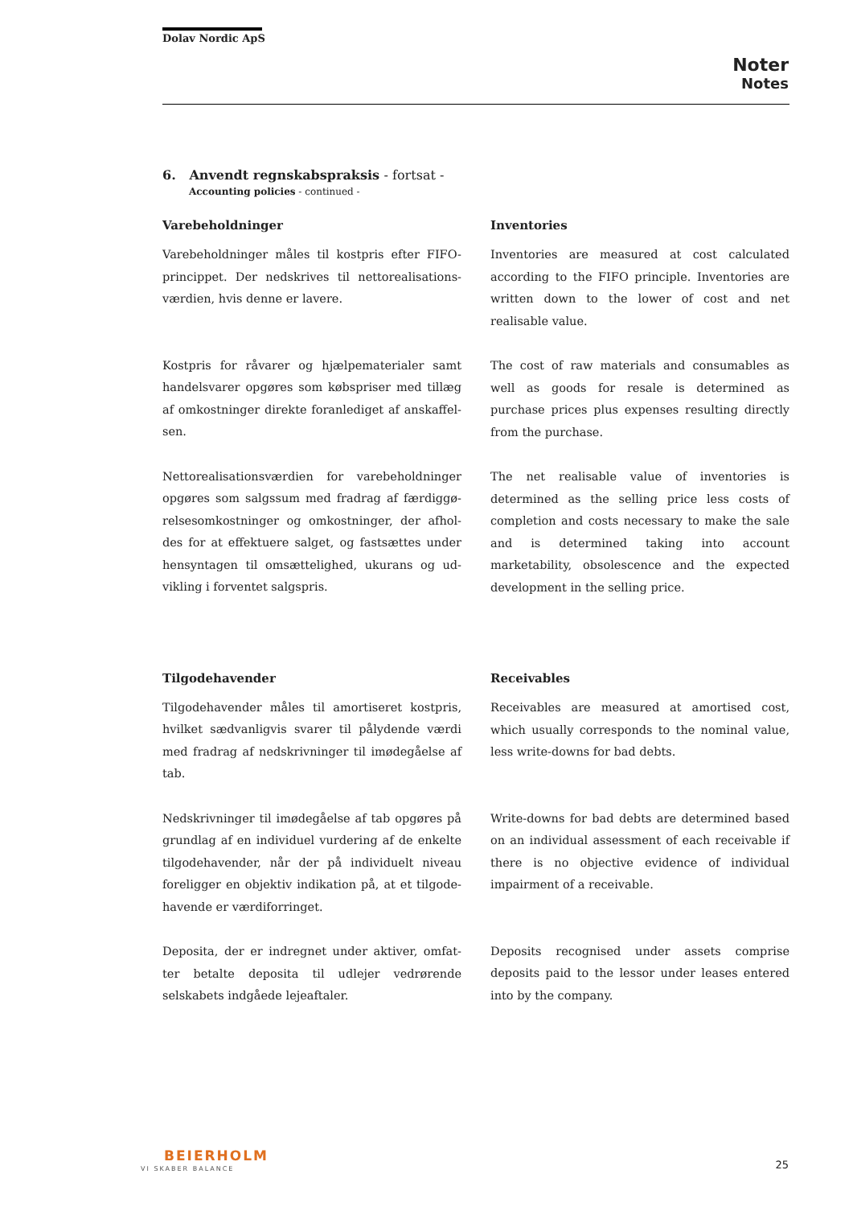Dolav Nordic ApS
Noter
Notes
6. Anvendt regnskabspraksis - fortsat -
Accounting policies - continued -
Varebeholdninger
Varebeholdninger måles til kostpris efter FIFO-princippet. Der nedskrives til nettorealisations-værdien, hvis denne er lavere.
Kostpris for råvarer og hjælpematerialer samt handelsvarer opgøres som købspriser med tillæg af omkostninger direkte foranlediget af anskaffel-sen.
Nettorealisationsværdien for varebeholdninger opgøres som salgssum med fradrag af færdiggø-relsesomkostninger og omkostninger, der afhol-des for at effektuere salget, og fastsættes under hensyntagen til omsættelighed, ukurans og ud-vikling i forventet salgspris.
Tilgodehavender
Tilgodehavender måles til amortiseret kostpris, hvilket sædvanligvis svarer til pålydende værdi med fradrag af nedskrivninger til imødegåelse af tab.
Nedskrivninger til imødegåelse af tab opgøres på grundlag af en individuel vurdering af de enkelte tilgodehavender, når der på individuelt niveau foreligger en objektiv indikation på, at et tilgode-havende er værdiforringet.
Deposita, der er indregnet under aktiver, omfat-ter betalte deposita til udlejer vedrørende selskabets indgåede lejeaftaler.
Inventories
Inventories are measured at cost calculated according to the FIFO principle. Inventories are written down to the lower of cost and net realisable value.
The cost of raw materials and consumables as well as goods for resale is determined as purchase prices plus expenses resulting directly from the purchase.
The net realisable value of inventories is determined as the selling price less costs of completion and costs necessary to make the sale and is determined taking into account marketability, obsolescence and the expected development in the selling price.
Receivables
Receivables are measured at amortised cost, which usually corresponds to the nominal value, less write-downs for bad debts.
Write-downs for bad debts are determined based on an individual assessment of each receivable if there is no objective evidence of individual impairment of a receivable.
Deposits recognised under assets comprise deposits paid to the lessor under leases entered into by the company.
BEIERHOLM
VI SKABER BALANCE 25